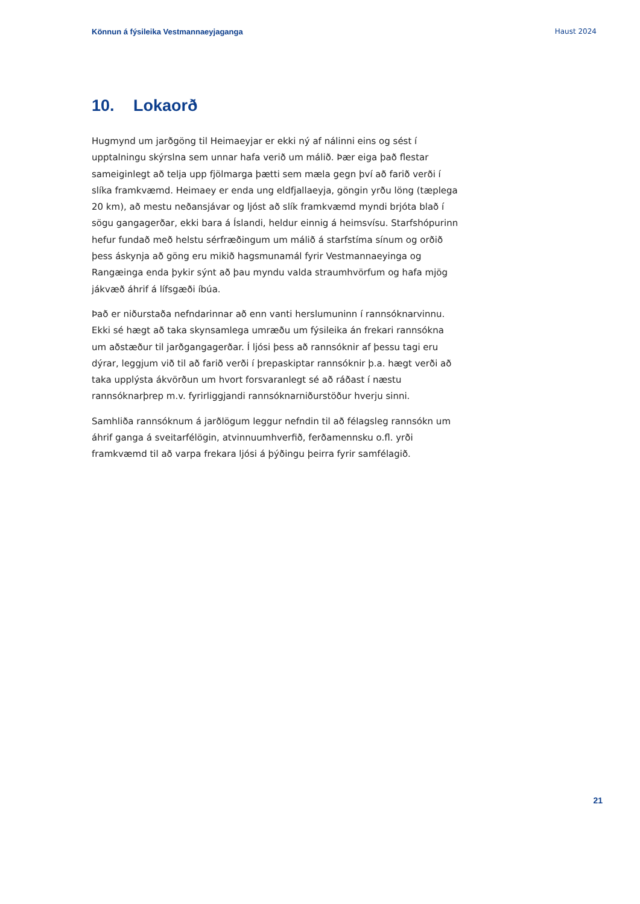Könnun á fýsileika Vestmannaeyjaganga Haust 2024
10. Lokaorð
Hugmynd um jarðgöng til Heimaeyjar er ekki ný af nálinni eins og sést í upptalningu skýrslna sem unnar hafa verið um málið. Þær eiga það flestar sameiginlegt að telja upp fjölmarga þætti sem mæla gegn því að farið verði í slíka framkvæmd. Heimaey er enda ung eldfjallaeyja, göngin yrðu löng (tæplega 20 km), að mestu neðansjávar og ljóst að slík framkvæmd myndi brjóta blað í sögu gangagerðar, ekki bara á Íslandi, heldur einnig á heimsvísu. Starfshópurinn hefur fundað með helstu sérfræðingum um málið á starfstíma sínum og orðið þess áskynja að göng eru mikið hagsmunamál fyrir Vestmannaeyinga og Rangæinga enda þykir sýnt að þau myndu valda straumhvörfum og hafa mjög jákvæð áhrif á lífsgæði íbúa.
Það er niðurstaða nefndarinnar að enn vanti herslumuninn í rannsóknarvinnu. Ekki sé hægt að taka skynsamlega umræðu um fýsileika án frekari rannsókna um aðstæður til jarðgangagerðar. Í ljósi þess að rannsóknir af þessu tagi eru dýrar, leggjum við til að farið verði í þrepaskiptar rannsóknir þ.a. hægt verði að taka upplýsta ákvörðun um hvort forsvaranlegt sé að ráðast í næstu rannsóknarþrep m.v. fyrirliggjandi rannsóknarniðurstöður hverju sinni.
Samhliða rannsóknum á jarðlögum leggur nefndin til að félagsleg rannsókn um áhrif ganga á sveitarfélögin, atvinnuumhverfið, ferðamennsku o.fl. yrði framkvæmd til að varpa frekara ljósi á þýðingu þeirra fyrir samfélagið.
21